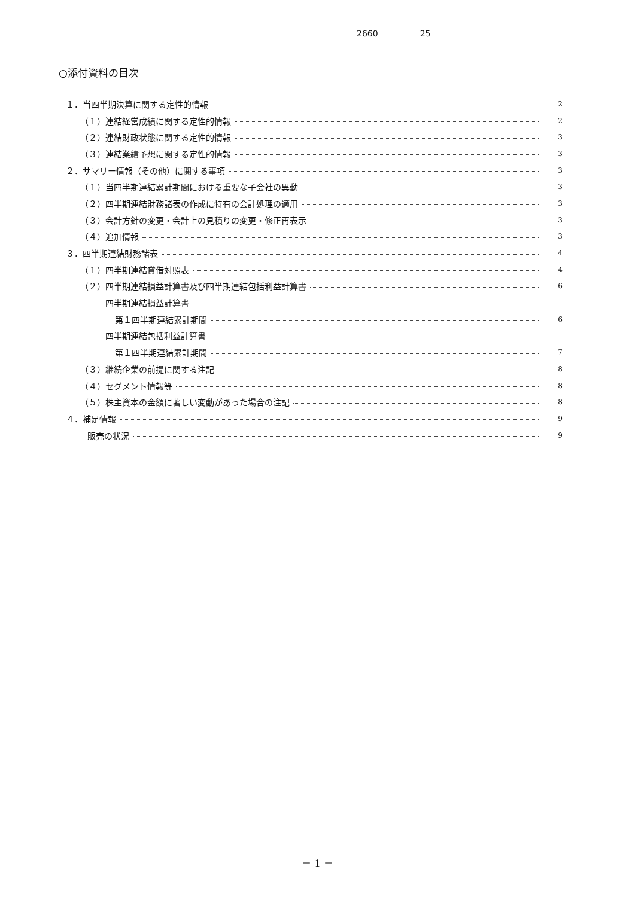2660 25
○添付資料の目次
１．当四半期決算に関する定性的情報 2
（１）連結経営成績に関する定性的情報 2
（２）連結財政状態に関する定性的情報 3
（３）連結業績予想に関する定性的情報 3
２．サマリー情報（その他）に関する事項 3
（１）当四半期連結累計期間における重要な子会社の異動 3
（２）四半期連結財務諸表の作成に特有の会計処理の適用 3
（３）会計方針の変更・会計上の見積りの変更・修正再表示 3
（４）追加情報 3
３．四半期連結財務諸表 4
（１）四半期連結貸借対照表 4
（２）四半期連結損益計算書及び四半期連結包括利益計算書 6
四半期連結損益計算書
第１四半期連結累計期間 6
四半期連結包括利益計算書
第１四半期連結累計期間 7
（３）継続企業の前提に関する注記 8
（４）セグメント情報等 8
（５）株主資本の金額に著しい変動があった場合の注記 8
４．補足情報 9
販売の状況 9
－ 1 －